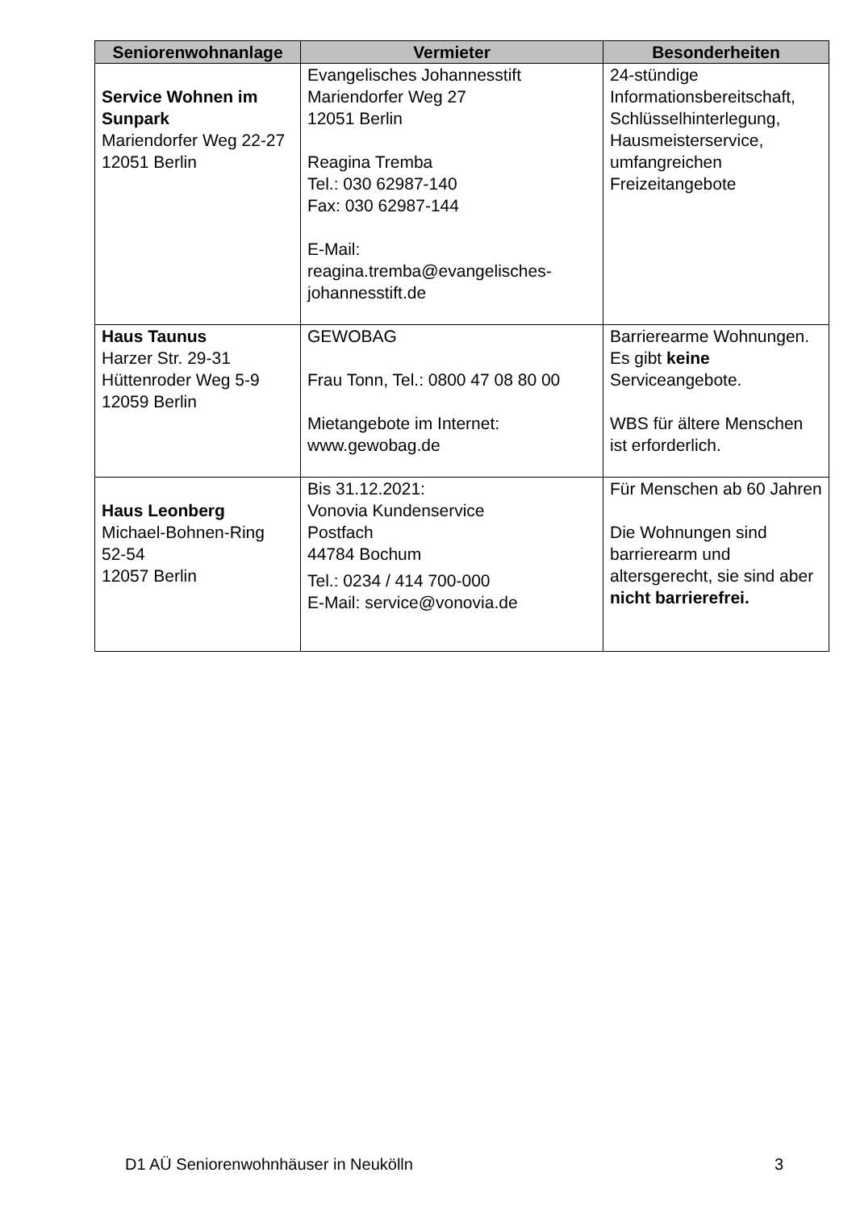| Seniorenwohnanlage | Vermieter | Besonderheiten |
| --- | --- | --- |
| Service Wohnen im Sunpark Mariendorfer Weg 22-27 12051 Berlin | Evangelisches Johannesstift Mariendorfer Weg 27 12051 Berlin Reagina Tremba Tel.: 030 62987-140 Fax: 030 62987-144 E-Mail: reagina.tremba@evangelisches-johannesstift.de | 24-stündige Informationsbereitschaft, Schlüsselhinterlegung, Hausmeisterservice, umfangreichen Freizeitangebote |
| Haus Taunus Harzer Str. 29-31 Hüttenroder Weg 5-9 12059 Berlin | GEWOBAG Frau Tonn, Tel.: 0800 47 08 80 00 Mietangebote im Internet: www.gewobag.de | Barrierearme Wohnungen. Es gibt keine Serviceangebote. WBS für ältere Menschen ist erforderlich. |
| Haus Leonberg Michael-Bohnen-Ring 52-54 12057 Berlin | Bis 31.12.2021: Vonovia Kundenservice Postfach 44784 Bochum Tel.: 0234 / 414 700-000 E-Mail: service@vonovia.de | Für Menschen ab 60 Jahren Die Wohnungen sind barrierearm und altersgerecht, sie sind aber nicht barrierefrei. |
D1 AÜ Seniorenwohnhäuser in Neukölln 3